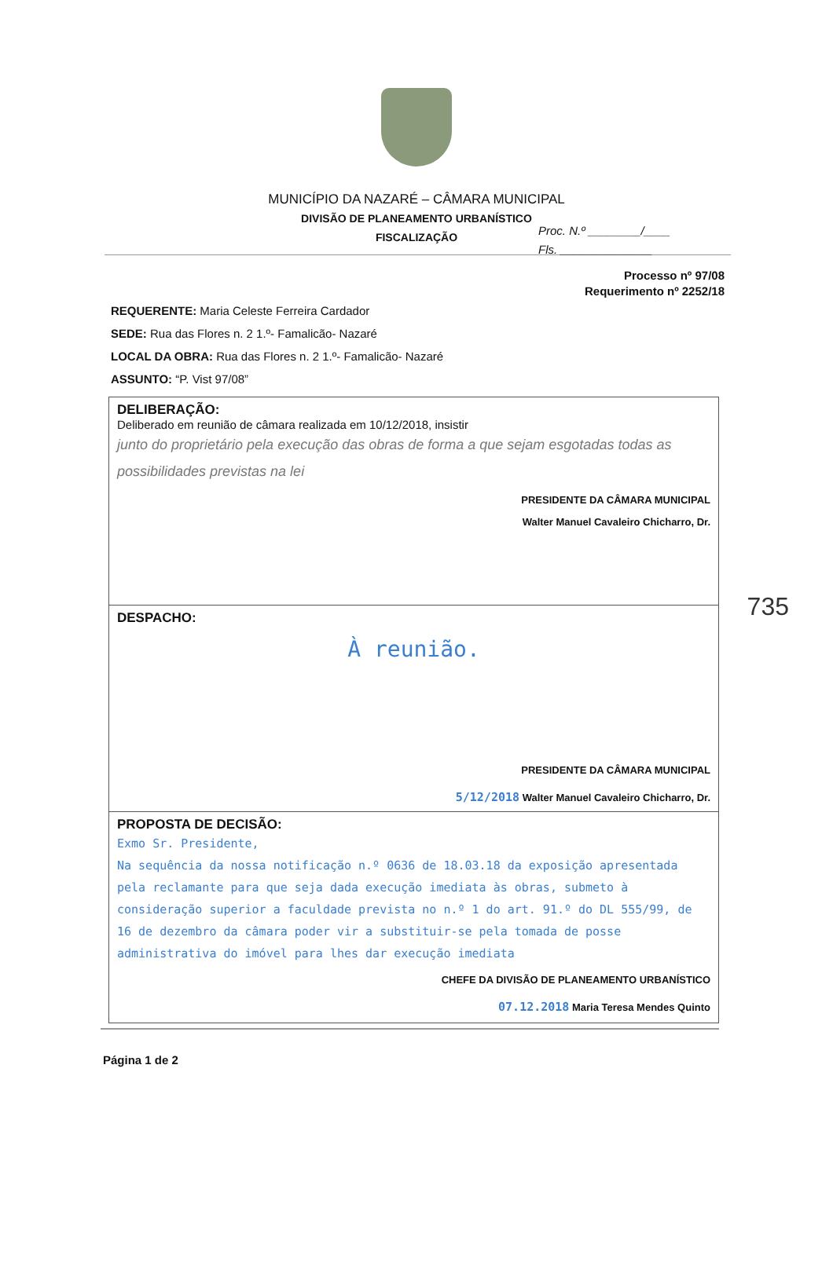Proc. N.º ________/____
Fls. ______________
MUNICÍPIO DA NAZARÉ – CÂMARA MUNICIPAL
DIVISÃO DE PLANEAMENTO URBANÍSTICO
FISCALIZAÇÃO
Processo nº 97/08
Requerimento nº 2252/18
REQUERENTE: Maria Celeste Ferreira Cardador
SEDE: Rua das Flores n. 2 1.º- Famalicão- Nazaré
LOCAL DA OBRA: Rua das Flores n. 2 1.º- Famalicão- Nazaré
ASSUNTO: “P. Vist 97/08”
DELIBERAÇÃO:
Deliberado em reunião de câmara realizada em 10/12/2018, insistir
junto do proprietário pela execução das obras de forma a que sejam esgotadas todas as possibilidades previstas na lei
PRESIDENTE DA CÂMARA MUNICIPAL
Walter Manuel Cavaleiro Chicharro, Dr.
735
DESPACHO:
À reunião.
PRESIDENTE DA CÂMARA MUNICIPAL
5/12/2018 Walter Manuel Cavaleiro Chicharro, Dr.
PROPOSTA DE DECISÃO:
Exmo Sr. Presidente,
Na sequência da nossa notificação n.º 0636 de 18.03.18 da exposição apresentada pela reclamante para que seja dada execução imediata às obras, submeto à consideração superior a faculdade prevista no n.º 1 do art. 91.º do DL 555/99, de 16 de dezembro da câmara poder vir a substituir-se pela tomada de posse administrativa do imóvel para lhes dar execução imediata
CHEFE DA DIVISÃO DE PLANEAMENTO URBANÍSTICO
07.12.2018 Maria Teresa Mendes Quinto
Página 1 de 2